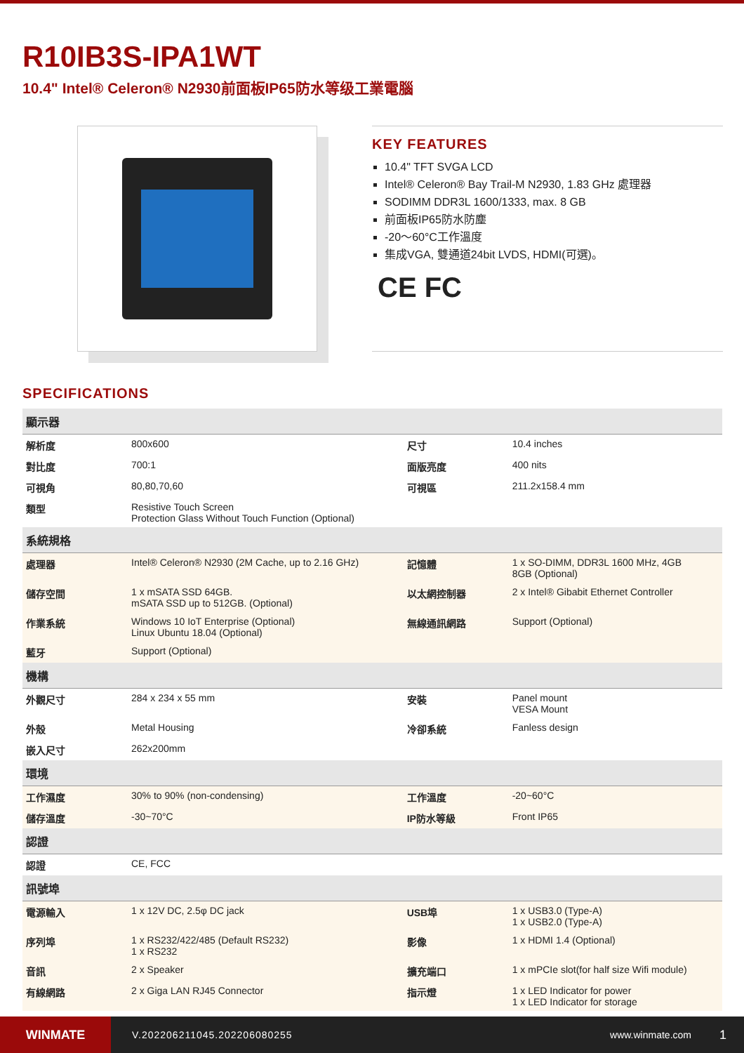R10IB3S-IPA1WT
10.4" Intel® Celeron® N2930前面板IP65防水等级工業電腦
KEY FEATURES
10.4" TFT SVGA LCD
Intel® Celeron® Bay Trail-M N2930, 1.83 GHz 處理器
SODIMM DDR3L 1600/1333, max. 8 GB
前面板IP65防水防塵
-20～60°C工作溫度
集成VGA, 雙通道24bit LVDS, HDMI(可選)。
CE FC
SPECIFICATIONS
| 顯示器 | | | |
| --- | --- | --- | --- |
| 解析度 | 800x600 | 尺寸 | 10.4 inches |
| 對比度 | 700:1 | 面版亮度 | 400 nits |
| 可視角 | 80,80,70,60 | 可視區 | 211.2x158.4 mm |
| 類型 | Resistive Touch Screen Protection Glass Without Touch Function (Optional) | | |
| 系統規格 | | | |
| 處理器 | Intel® Celeron® N2930 (2M Cache, up to 2.16 GHz) | 記憶體 | 1 x SO-DIMM, DDR3L 1600 MHz, 4GB 8GB (Optional) |
| 儲存空間 | 1 x mSATA SSD 64GB. mSATA SSD up to 512GB. (Optional) | 以太網控制器 | 2 x Intel® Gibabit Ethernet Controller |
| 作業系統 | Windows 10 IoT Enterprise (Optional) Linux Ubuntu 18.04 (Optional) | 無線通訊網路 | Support (Optional) |
| 藍牙 | Support (Optional) | | |
| 機構 | | | |
| 外觀尺寸 | 284 x 234 x 55 mm | 安裝 | Panel mount VESA Mount |
| 外殼 | Metal Housing | 冷卻系統 | Fanless design |
| 嵌入尺寸 | 262x200mm | | |
| 環境 | | | |
| 工作濕度 | 30% to 90% (non-condensing) | 工作溫度 | -20~60°C |
| 儲存溫度 | -30~70°C | IP防水等級 | Front IP65 |
| 認證 | | | |
| 認證 | CE, FCC | | |
| 訊號埠 | | | |
| 電源輸入 | 1 x 12V DC, 2.5φ DC jack | USB埠 | 1 x USB3.0 (Type-A) 1 x USB2.0 (Type-A) |
| 序列埠 | 1 x RS232/422/485 (Default RS232) 1 x RS232 | 影像 | 1 x HDMI 1.4 (Optional) |
| 音訊 | 2 x Speaker | 擴充端口 | 1 x mPCIe slot(for half size Wifi module) |
| 有線網路 | 2 x Giga LAN RJ45 Connector | 指示燈 | 1 x LED Indicator for power 1 x LED Indicator for storage |
WINMATE
V.202206211045.202206080255 www.winmate.com
1